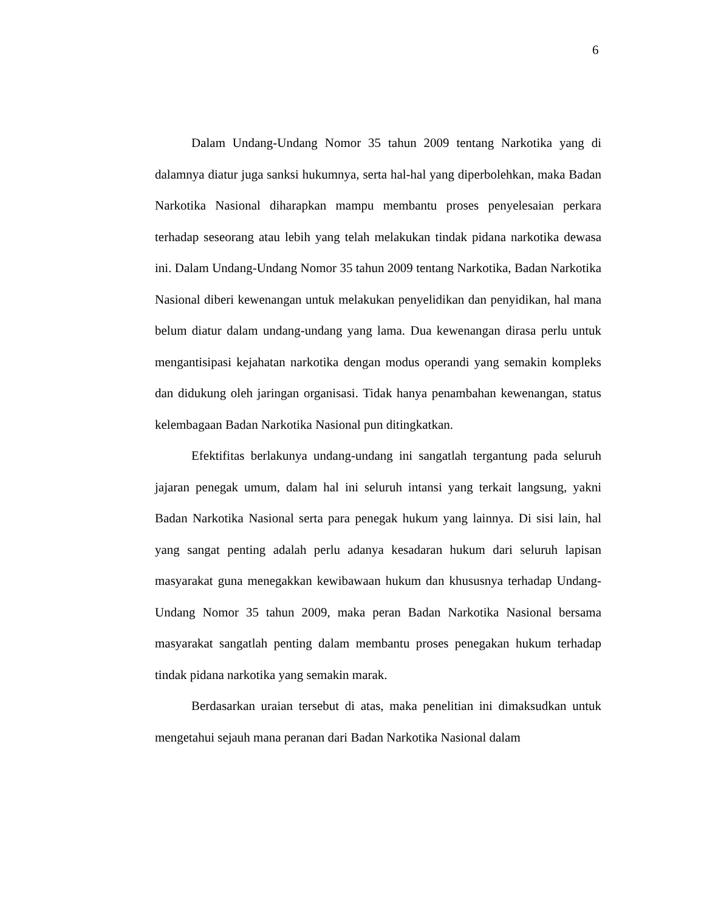6
Dalam Undang-Undang Nomor 35 tahun 2009 tentang Narkotika yang di dalamnya diatur juga sanksi hukumnya, serta hal-hal yang diperbolehkan, maka Badan Narkotika Nasional diharapkan mampu membantu proses penyelesaian perkara terhadap seseorang atau lebih yang telah melakukan tindak pidana narkotika dewasa ini. Dalam Undang-Undang Nomor 35 tahun 2009 tentang Narkotika, Badan Narkotika Nasional diberi kewenangan untuk melakukan penyelidikan dan penyidikan, hal mana belum diatur dalam undang-undang yang lama. Dua kewenangan dirasa perlu untuk mengantisipasi kejahatan narkotika dengan modus operandi yang semakin kompleks dan didukung oleh jaringan organisasi. Tidak hanya penambahan kewenangan, status kelembagaan Badan Narkotika Nasional pun ditingkatkan.
Efektifitas berlakunya undang-undang ini sangatlah tergantung pada seluruh jajaran penegak umum, dalam hal ini seluruh intansi yang terkait langsung, yakni Badan Narkotika Nasional serta para penegak hukum yang lainnya. Di sisi lain, hal yang sangat penting adalah perlu adanya kesadaran hukum dari seluruh lapisan masyarakat guna menegakkan kewibawaan hukum dan khususnya terhadap Undang-Undang Nomor 35 tahun 2009, maka peran Badan Narkotika Nasional bersama masyarakat sangatlah penting dalam membantu proses penegakan hukum terhadap tindak pidana narkotika yang semakin marak.
Berdasarkan uraian tersebut di atas, maka penelitian ini dimaksudkan untuk mengetahui sejauh mana peranan dari Badan Narkotika Nasional dalam